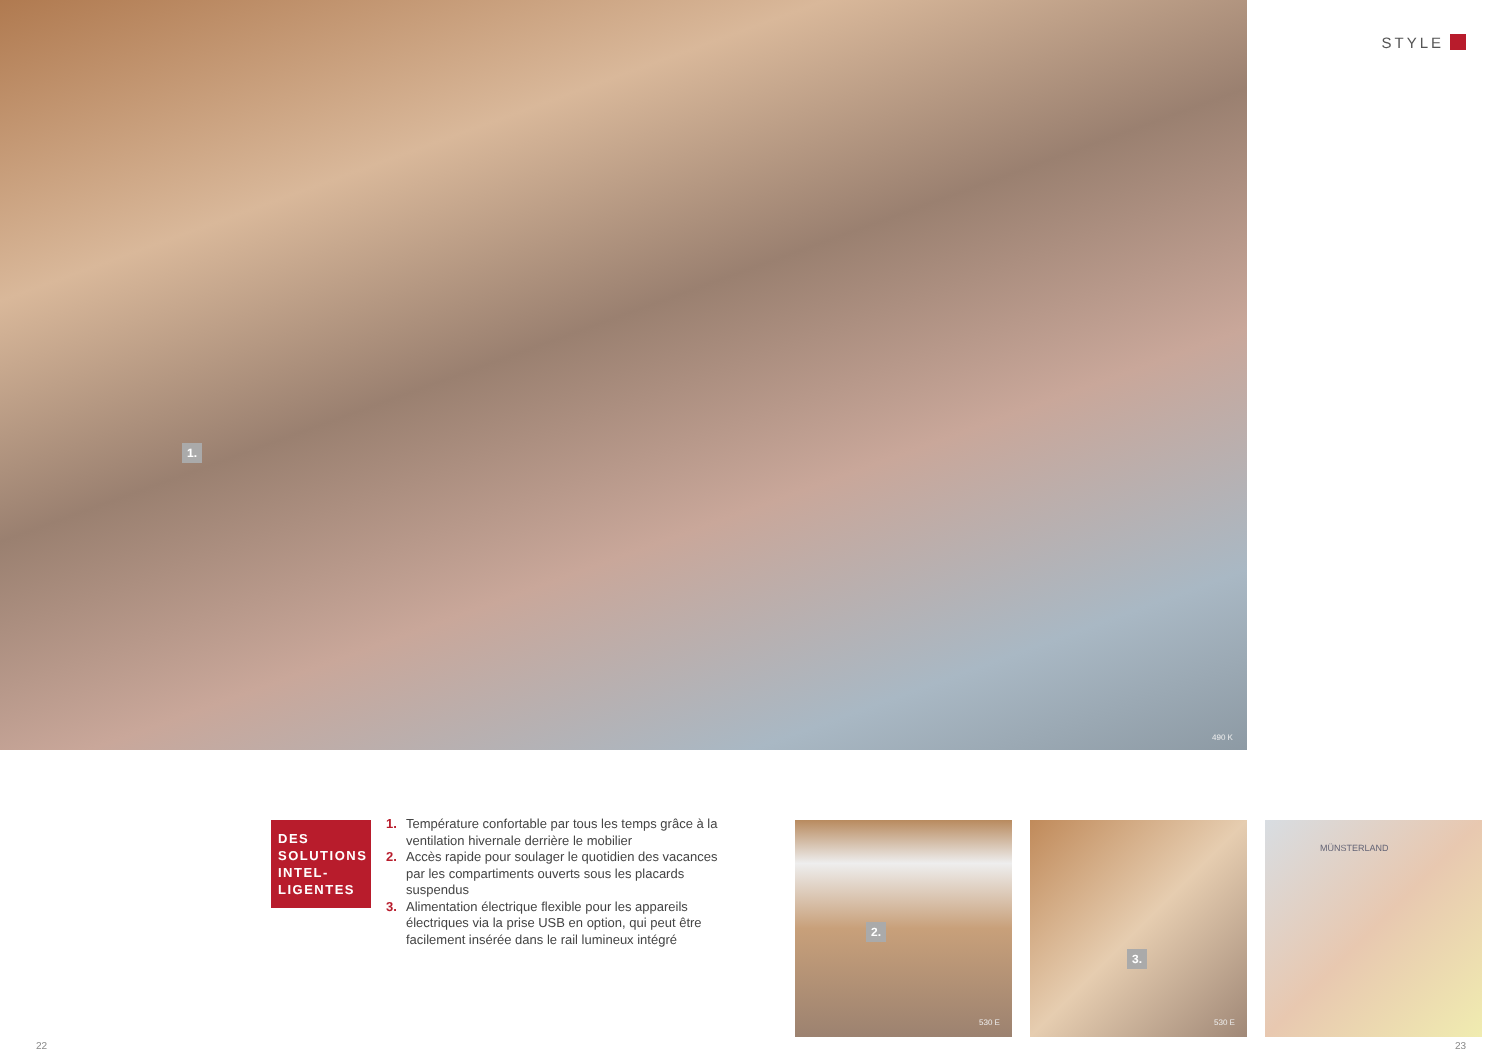1.
490 K
STYLE
DES
SOLUTIONS
INTEL-
LIGENTES
1. Température confortable par tous les temps grâce à la ventilation hivernale derrière le mobilier
2. Accès rapide pour soulager le quotidien des vacances par les compartiments ouverts sous les placards suspendus
3. Alimentation électrique flexible pour les appareils électriques via la prise USB en option, qui peut être facilement insérée dans le rail lumineux intégré
2.
530 E
3.
530 E
MÜNSTERLAND
22 23